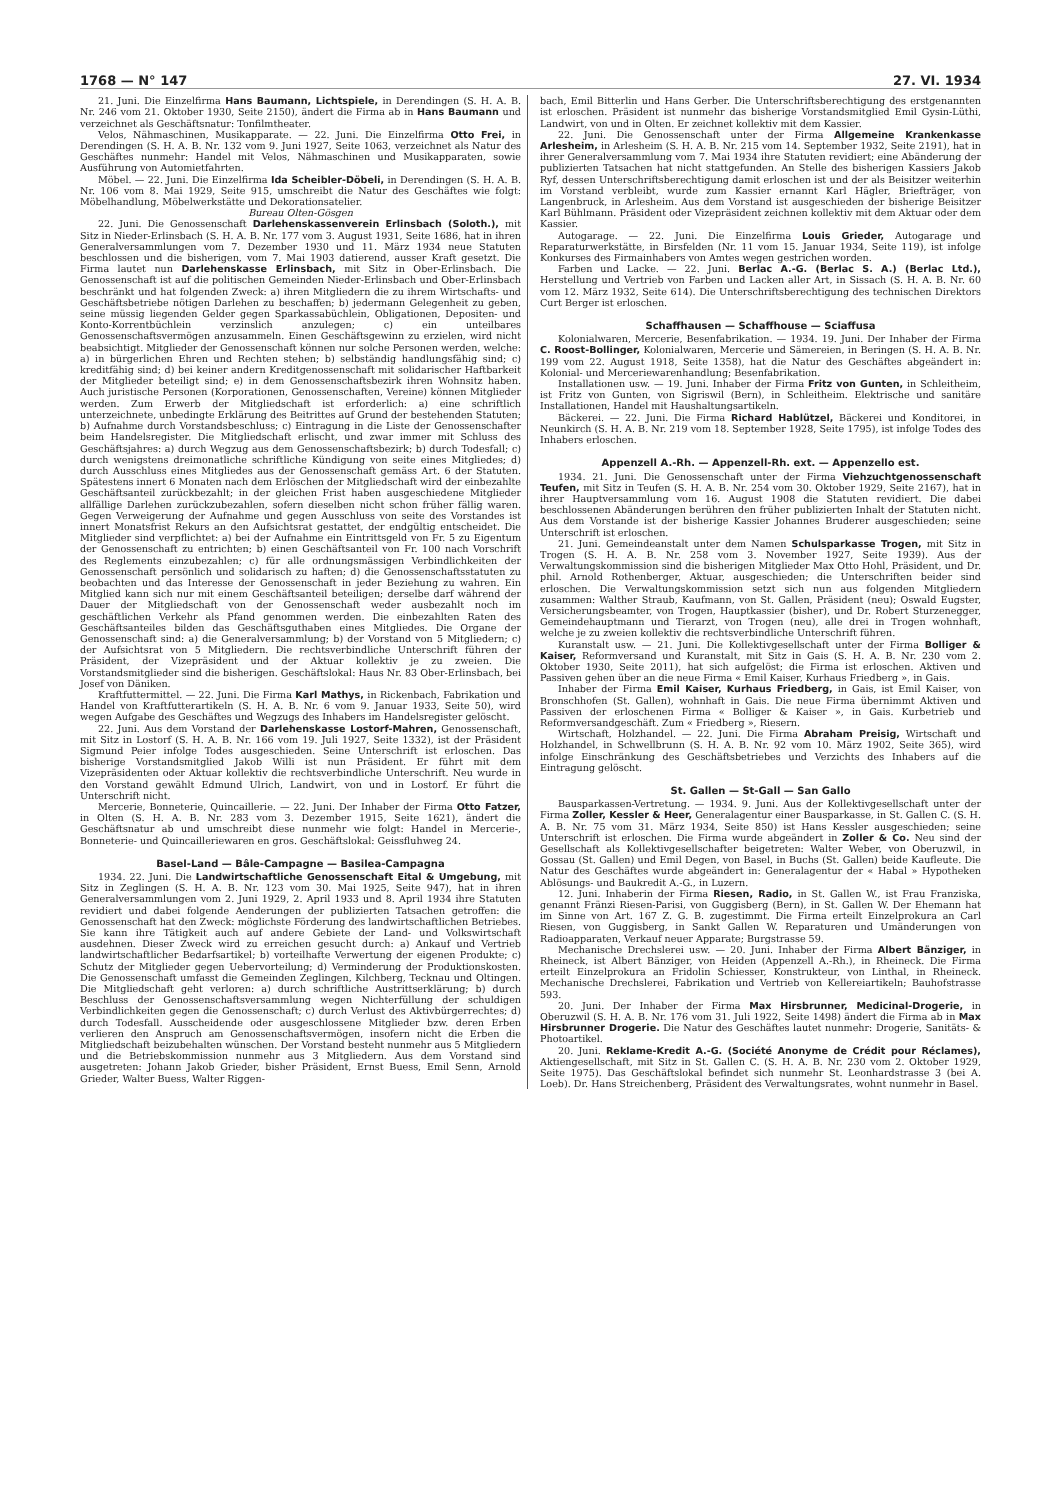1768 — N° 147 27. VI. 1934
21. Juni. Die Einzelfirma Hans Baumann, Lichtspiele, in Derendingen (S. H. A. B. Nr. 246 vom 21. Oktober 1930, Seite 2150), ändert die Firma ab in Hans Baumann und verzeichnet als Geschäftsnatur: Tonfilmtheater.
Velos, Nähmaschinen, Musikapparate. — 22. Juni. Die Einzelfirma Otto Frei, in Derendingen (S. H. A. B. Nr. 132 vom 9. Juni 1927, Seite 1063, verzeichnet als Natur des Geschäftes nunmehr: Handel mit Velos, Nähmaschinen und Musikapparaten, sowie Ausführung von Automietfahrten.
Möbel. — 22. Juni. Die Einzelfirma Ida Scheibler-Döbeli, in Derendingen (S. H. A. B. Nr. 106 vom 8. Mai 1929, Seite 915, umschreibt die Natur des Geschäftes wie folgt: Möbelhandlung, Möbelwerkstätte und Dekorationsatelier.
Bureau Olten-Gösgen
22. Juni. Die Genossenschaft Darlehenskassenverein Erlinsbach (Soloth.), mit Sitz in Nieder-Erlinsbach (S. H. A. B. Nr. 177 vom 3. August 1931, Seite 1686, hat in ihren Generalversammlungen vom 7. Dezember 1930 und 11. März 1934 neue Statuten beschlossen und die bisherigen, vom 7. Mai 1903 datierend, ausser Kraft gesetzt. Die Firma lautet nun Darlehenskasse Erlinsbach, mit Sitz in Ober-Erlinsbach. Die Genossenschaft ist auf die politischen Gemeinden Nieder-Erlinsbach und Ober-Erlinsbach beschränkt und hat folgenden Zweck: a) ihren Mitgliedern die zu ihrem Wirtschafts- und Geschäftsbetriebe nötigen Darlehen zu beschaffen; b) jedermann Gelegenheit zu geben, seine müssig liegenden Gelder gegen Sparkassabüchlein, Obligationen, Depositen- und Konto-Korrentbüchlein verzinslich anzulegen; c) ein unteilbares Genossenschaftsvermögen anzusammeln. Einen Geschäftsgewinn zu erzielen, wird nicht beabsichtigt. Mitglieder der Genossenschaft können nur solche Personen werden, welche: a) in bürgerlichen Ehren und Rechten stehen; b) selbständig handlungsfähig sind; c) kreditfähig sind; d) bei keiner andern Kreditgenossenschaft mit solidarischer Haftbarkeit der Mitglieder beteiligt sind; e) in dem Genossenschaftsbezirk ihren Wohnsitz haben. Auch juristische Personen (Korporationen, Genossenschaften, Vereine) können Mitglieder werden. Zum Erwerb der Mitgliedschaft ist erforderlich: a) eine schriftlich unterzeichnete, unbedingte Erklärung des Beitrittes auf Grund der bestehenden Statuten; b) Aufnahme durch Vorstandsbeschluss; c) Eintragung in die Liste der Genossenschafter beim Handelsregister. Die Mitgliedschaft erlischt, und zwar immer mit Schluss des Geschäftsjahres: a) durch Wegzug aus dem Genossenschaftsbezirk; b) durch Todesfall; c) durch wenigstens dreimonatliche schriftliche Kündigung von seite eines Mitgliedes; d) durch Ausschluss eines Mitgliedes aus der Genossenschaft gemäss Art. 6 der Statuten. Spätestens innert 6 Monaten nach dem Erlöschen der Mitgliedschaft wird der einbezahlte Geschäftsanteil zurückbezahlt; in der gleichen Frist haben ausgeschiedene Mitglieder allfällige Darlehen zurückzubezahlen, sofern dieselben nicht schon früher fällig waren. Gegen Verweigerung der Aufnahme und gegen Ausschluss von seite des Vorstandes ist innert Monatsfrist Rekurs an den Aufsichtsrat gestattet, der endgültig entscheidet. Die Mitglieder sind verpflichtet: a) bei der Aufnahme ein Eintrittsgeld von Fr. 5 zu Eigentum der Genossenschaft zu entrichten; b) einen Geschäftsanteil von Fr. 100 nach Vorschrift des Reglements einzubezahlen; c) für alle ordnungsmässigen Verbindlichkeiten der Genossenschaft persönlich und solidarisch zu haften; d) die Genossenschaftsstatuten zu beobachten und das Interesse der Genossenschaft in jeder Beziehung zu wahren. Ein Mitglied kann sich nur mit einem Geschäftsanteil beteiligen; derselbe darf während der Dauer der Mitgliedschaft von der Genossenschaft weder ausbezahlt noch im geschäftlichen Verkehr als Pfand genommen werden. Die einbezahlten Raten des Geschäftsanteiles bilden das Geschäftsguthaben eines Mitgliedes. Die Organe der Genossenschaft sind: a) die Generalversammlung; b) der Vorstand von 5 Mitgliedern; c) der Aufsichtsrat von 5 Mitgliedern. Die rechtsverbindliche Unterschrift führen der Präsident, der Vizepräsident und der Aktuar kollektiv je zu zweien. Die Vorstandsmitglieder sind die bisherigen. Geschäftslokal: Haus Nr. 83 Ober-Erlinsbach, bei Josef von Däniken.
Kraftfuttermittel. — 22. Juni. Die Firma Karl Mathys, in Rickenbach, Fabrikation und Handel von Kraftfutterartikeln (S. H. A. B. Nr. 6 vom 9. Januar 1933, Seite 50), wird wegen Aufgabe des Geschäftes und Wegzugs des Inhabers im Handelsregister gelöscht.
22. Juni. Aus dem Vorstand der Darlehenskasse Lostorf-Mahren, Genossenschaft, mit Sitz in Lostorf (S. H. A. B. Nr. 166 vom 19. Juli 1927, Seite 1332), ist der Präsident Sigmund Peier infolge Todes ausgeschieden. Seine Unterschrift ist erloschen. Das bisherige Vorstandsmitglied Jakob Willi ist nun Präsident. Er führt mit dem Vizepräsidenten oder Aktuar kollektiv die rechtsverbindliche Unterschrift. Neu wurde in den Vorstand gewählt Edmund Ulrich, Landwirt, von und in Lostorf. Er führt die Unterschrift nicht.
Mercerie, Bonneterie, Quincaillerie. — 22. Juni. Der Inhaber der Firma Otto Fatzer, in Olten (S. H. A. B. Nr. 283 vom 3. Dezember 1915, Seite 1621), ändert die Geschäftsnatur ab und umschreibt diese nunmehr wie folgt: Handel in Mercerie-, Bonneterie- und Quincailleriewaren en gros. Geschäftslokal: Geissfluhweg 24.
Basel-Land — Bâle-Campagne — Basilea-Campagna
1934. 22. Juni. Die Landwirtschaftliche Genossenschaft Eital & Umgebung, mit Sitz in Zeglingen (S. H. A. B. Nr. 123 vom 30. Mai 1925, Seite 947), hat in ihren Generalversammlungen vom 2. Juni 1929, 2. April 1933 und 8. April 1934 ihre Statuten revidiert und dabei folgende Aenderungen der publizierten Tatsachen getroffen: die Genossenschaft hat den Zweck: möglichste Förderung des landwirtschaftlichen Betriebes. Sie kann ihre Tätigkeit auch auf andere Gebiete der Land- und Volkswirtschaft ausdehnen. Dieser Zweck wird zu erreichen gesucht durch: a) Ankauf und Vertrieb landwirtschaftlicher Bedarfsartikel; b) vorteilhafte Verwertung der eigenen Produkte; c) Schutz der Mitglieder gegen Uebervorteilung; d) Verminderung der Produktionskosten. Die Genossenschaft umfasst die Gemeinden Zeglingen, Kilchberg, Tecknau und Oltingen. Die Mitgliedschaft geht verloren: a) durch schriftliche Austrittserklärung; b) durch Beschluss der Genossenschaftsversammlung wegen Nichterfüllung der schuldigen Verbindlichkeiten gegen die Genossenschaft; c) durch Verlust des Aktivbürgerrechtes; d) durch Todesfall. Ausscheidende oder ausgeschlossene Mitglieder bzw. deren Erben verlieren den Anspruch am Genossenschaftsvermögen, insofern nicht die Erben die Mitgliedschaft beizubehalten wünschen. Der Vorstand besteht nunmehr aus 5 Mitgliedern und die Betriebskommission nunmehr aus 3 Mitgliedern. Aus dem Vorstand sind ausgetreten: Johann Jakob Grieder, bisher Präsident, Ernst Buess, Emil Senn, Arnold Grieder, Walter Buess, Walter Riggen-
bach, Emil Bitterlin und Hans Gerber. Die Unterschriftsberechtigung des erstgenannten ist erloschen. Präsident ist nunmehr das bisherige Vorstandsmitglied Emil Gysin-Lüthi, Landwirt, von und in Olten. Er zeichnet kollektiv mit dem Kassier.
22. Juni. Die Genossenschaft unter der Firma Allgemeine Krankenkasse Arlesheim, in Arlesheim (S. H. A. B. Nr. 215 vom 14. September 1932, Seite 2191), hat in ihrer Generalversammlung vom 7. Mai 1934 ihre Statuten revidiert; eine Abänderung der publizierten Tatsachen hat nicht stattgefunden. An Stelle des bisherigen Kassiers Jakob Ryf, dessen Unterschriftsberechtigung damit erloschen ist und der als Beisitzer weiterhin im Vorstand verbleibt, wurde zum Kassier ernannt Karl Hägler, Briefträger, von Langenbruck, in Arlesheim. Aus dem Vorstand ist ausgeschieden der bisherige Beisitzer Karl Bühlmann. Präsident oder Vizepräsident zeichnen kollektiv mit dem Aktuar oder dem Kassier.
Autogarage. — 22. Juni. Die Einzelfirma Louis Grieder, Autogarage und Reparaturwerkstätte, in Birsfelden (Nr. 11 vom 15. Januar 1934, Seite 119), ist infolge Konkurses des Firmainhabers von Amtes wegen gestrichen worden.
Farben und Lacke. — 22. Juni. Berlac A.-G. (Berlac S. A.) (Berlac Ltd.), Herstellung und Vertrieb von Farben und Lacken aller Art, in Sissach (S. H. A. B. Nr. 60 vom 12. März 1932, Seite 614). Die Unterschriftsberechtigung des technischen Direktors Curt Berger ist erloschen.
Schaffhausen — Schaffhouse — Sciaffusa
Kolonialwaren, Mercerie, Besenfabrikation. — 1934. 19. Juni. Der Inhaber der Firma C. Roost-Bollinger, Kolonialwaren, Mercerie und Sämereien, in Beringen (S. H. A. B. Nr. 199 vom 22. August 1918, Seite 1358), hat die Natur des Geschäftes abgeändert in: Kolonial- und Merceriewarenhandlung; Besenfabrikation.
Installationen usw. — 19. Juni. Inhaber der Firma Fritz von Gunten, in Schleitheim, ist Fritz von Gunten, von Sigriswil (Bern), in Schleitheim. Elektrische und sanitäre Installationen, Handel mit Haushaltungsartikeln.
Bäckerei. — 22. Juni. Die Firma Richard Hablützel, Bäckerei und Konditorei, in Neunkirch (S. H. A. B. Nr. 219 vom 18. September 1928, Seite 1795), ist infolge Todes des Inhabers erloschen.
Appenzell A.-Rh. — Appenzell-Rh. ext. — Appenzello est.
1934. 21. Juni. Die Genossenschaft unter der Firma Viehzuchtgenossenschaft Teufen, mit Sitz in Teufen (S. H. A. B. Nr. 254 vom 30. Oktober 1929, Seite 2167), hat in ihrer Hauptversammlung vom 16. August 1908 die Statuten revidiert. Die dabei beschlossenen Abänderungen berühren den früher publizierten Inhalt der Statuten nicht. Aus dem Vorstande ist der bisherige Kassier Johannes Bruderer ausgeschieden; seine Unterschrift ist erloschen.
21. Juni. Gemeindeanstalt unter dem Namen Schulsparkasse Trogen, mit Sitz in Trogen (S. H. A. B. Nr. 258 vom 3. November 1927, Seite 1939). Aus der Verwaltungskommission sind die bisherigen Mitglieder Max Otto Hohl, Präsident, und Dr. phil. Arnold Rothenberger, Aktuar, ausgeschieden; die Unterschriften beider sind erloschen. Die Verwaltungskommission setzt sich nun aus folgenden Mitgliedern zusammen: Walther Straub, Kaufmann, von St. Gallen, Präsident (neu); Oswald Eugster, Versicherungsbeamter, von Trogen, Hauptkassier (bisher), und Dr. Robert Sturzenegger, Gemeindehauptmann und Tierarzt, von Trogen (neu), alle drei in Trogen wohnhaft, welche je zu zweien kollektiv die rechtsverbindliche Unterschrift führen.
Kuranstalt usw. — 21. Juni. Die Kollektivgesellschaft unter der Firma Bolliger & Kaiser, Reformversand und Kuranstalt, mit Sitz in Gais (S. H. A. B. Nr. 230 vom 2. Oktober 1930, Seite 2011), hat sich aufgelöst; die Firma ist erloschen. Aktiven und Passiven gehen über an die neue Firma « Emil Kaiser, Kurhaus Friedberg », in Gais.
Inhaber der Firma Emil Kaiser, Kurhaus Friedberg, in Gais, ist Emil Kaiser, von Bronschhofen (St. Gallen), wohnhaft in Gais. Die neue Firma übernimmt Aktiven und Passiven der erloschenen Firma « Bolliger & Kaiser », in Gais. Kurbetrieb und Reformversandgeschäft. Zum « Friedberg », Riesern.
Wirtschaft, Holzhandel. — 22. Juni. Die Firma Abraham Preisig, Wirtschaft und Holzhandel, in Schwellbrunn (S. H. A. B. Nr. 92 vom 10. März 1902, Seite 365), wird infolge Einschränkung des Geschäftsbetriebes und Verzichts des Inhabers auf die Eintragung gelöscht.
St. Gallen — St-Gall — San Gallo
Bausparkassen-Vertretung. — 1934. 9. Juni. Aus der Kollektivgesellschaft unter der Firma Zoller, Kessler & Heer, Generalagentur einer Bausparkasse, in St. Gallen C. (S. H. A. B. Nr. 75 vom 31. März 1934, Seite 850) ist Hans Kessler ausgeschieden; seine Unterschrift ist erloschen. Die Firma wurde abgeändert in Zoller & Co. Neu sind der Gesellschaft als Kollektivgesellschafter beigetreten: Walter Weber, von Oberuzwil, in Gossau (St. Gallen) und Emil Degen, von Basel, in Buchs (St. Gallen) beide Kaufleute. Die Natur des Geschäftes wurde abgeändert in: Generalagentur der « Habal » Hypotheken Ablösungs- und Baukredit A.-G., in Luzern.
12. Juni. Inhaberin der Firma Riesen, Radio, in St. Gallen W., ist Frau Franziska, genannt Fränzi Riesen-Parisi, von Guggisberg (Bern), in St. Gallen W. Der Ehemann hat im Sinne von Art. 167 Z. G. B. zugestimmt. Die Firma erteilt Einzelprokura an Carl Riesen, von Guggisberg, in Sankt Gallen W. Reparaturen und Umänderungen von Radioapparaten, Verkauf neuer Apparate; Burgstrasse 59.
Mechanische Drechslerei usw. — 20. Juni. Inhaber der Firma Albert Bänziger, in Rheineck, ist Albert Bänziger, von Heiden (Appenzell A.-Rh.), in Rheineck. Die Firma erteilt Einzelprokura an Fridolin Schiesser, Konstrukteur, von Linthal, in Rheineck. Mechanische Drechslerei, Fabrikation und Vertrieb von Kellereiartikeln; Bauhofstrasse 593.
20. Juni. Der Inhaber der Firma Max Hirsbrunner, Medicinal-Drogerie, in Oberuzwil (S. H. A. B. Nr. 176 vom 31. Juli 1922, Seite 1498) ändert die Firma ab in Max Hirsbrunner Drogerie. Die Natur des Geschäftes lautet nunmehr: Drogerie, Sanitäts- & Photoartikel.
20. Juni. Reklame-Kredit A.-G. (Société Anonyme de Crédit pour Réclames), Aktiengesellschaft, mit Sitz in St. Gallen C. (S. H. A. B. Nr. 230 vom 2. Oktober 1929, Seite 1975). Das Geschäftslokal befindet sich nunmehr St. Leonhardstrasse 3 (bei A. Loeb). Dr. Hans Streichenberg, Präsident des Verwaltungsrates, wohnt nunmehr in Basel.